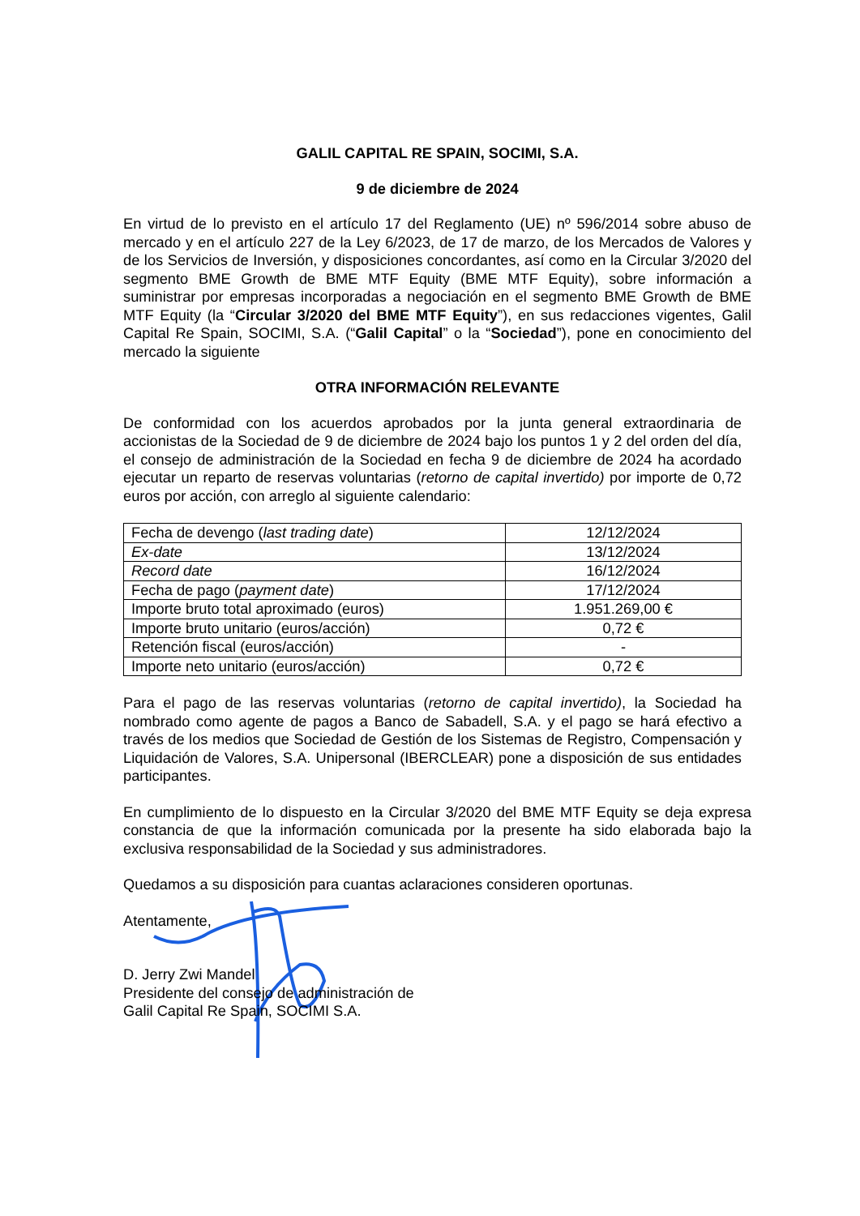GALIL CAPITAL RE SPAIN, SOCIMI, S.A.
9 de diciembre de 2024
En virtud de lo previsto en el artículo 17 del Reglamento (UE) nº 596/2014 sobre abuso de mercado y en el artículo 227 de la Ley 6/2023, de 17 de marzo, de los Mercados de Valores y de los Servicios de Inversión, y disposiciones concordantes, así como en la Circular 3/2020 del segmento BME Growth de BME MTF Equity (BME MTF Equity), sobre información a suministrar por empresas incorporadas a negociación en el segmento BME Growth de BME MTF Equity (la “Circular 3/2020 del BME MTF Equity”), en sus redacciones vigentes, Galil Capital Re Spain, SOCIMI, S.A. (“Galil Capital” o la “Sociedad”), pone en conocimiento del mercado la siguiente
OTRA INFORMACIÓN RELEVANTE
De conformidad con los acuerdos aprobados por la junta general extraordinaria de accionistas de la Sociedad de 9 de diciembre de 2024 bajo los puntos 1 y 2 del orden del día, el consejo de administración de la Sociedad en fecha 9 de diciembre de 2024 ha acordado ejecutar un reparto de reservas voluntarias (retorno de capital invertido) por importe de 0,72 euros por acción, con arreglo al siguiente calendario:
| Fecha de devengo ( last trading date ) | 12/12/2024 |
| Ex-date | 13/12/2024 |
| Record date | 16/12/2024 |
| Fecha de pago ( payment date ) | 17/12/2024 |
| Importe bruto total aproximado (euros) | 1.951.269,00 € |
| Importe bruto unitario (euros/acción) | 0,72 € |
| Retención fiscal (euros/acción) | - |
| Importe neto unitario (euros/acción) | 0,72 € |
Para el pago de las reservas voluntarias (retorno de capital invertido), la Sociedad ha nombrado como agente de pagos a Banco de Sabadell, S.A. y el pago se hará efectivo a través de los medios que Sociedad de Gestión de los Sistemas de Registro, Compensación y Liquidación de Valores, S.A. Unipersonal (IBERCLEAR) pone a disposición de sus entidades participantes.
En cumplimiento de lo dispuesto en la Circular 3/2020 del BME MTF Equity se deja expresa constancia de que la información comunicada por la presente ha sido elaborada bajo la exclusiva responsabilidad de la Sociedad y sus administradores.
Quedamos a su disposición para cuantas aclaraciones consideren oportunas.
Atentamente,
D. Jerry Zwi Mandel
Presidente del consejo de administración de
Galil Capital Re Spain, SOCIMI S.A.